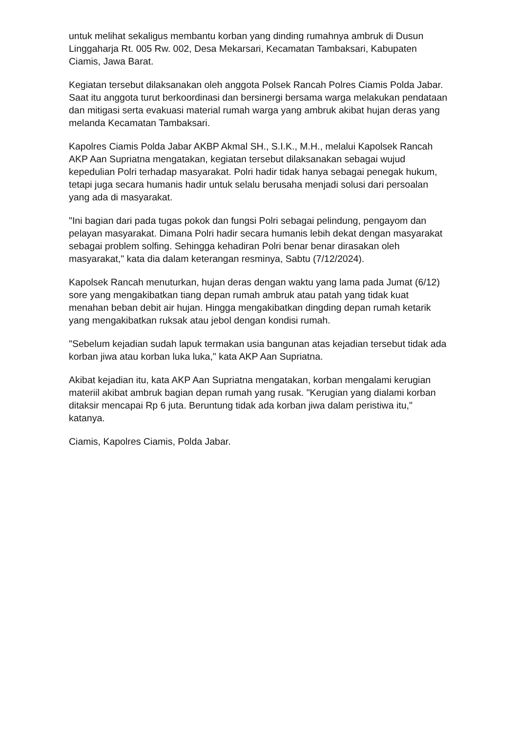untuk melihat sekaligus membantu korban yang dinding rumahnya ambruk di Dusun Linggaharja Rt. 005 Rw. 002, Desa Mekarsari, Kecamatan Tambaksari, Kabupaten Ciamis, Jawa Barat.
Kegiatan tersebut dilaksanakan oleh anggota Polsek Rancah Polres Ciamis Polda Jabar. Saat itu anggota turut berkoordinasi dan bersinergi bersama warga melakukan pendataan dan mitigasi serta evakuasi material rumah warga yang ambruk akibat hujan deras yang melanda Kecamatan Tambaksari.
Kapolres Ciamis Polda Jabar AKBP Akmal SH., S.I.K., M.H., melalui Kapolsek Rancah AKP Aan Supriatna mengatakan, kegiatan tersebut dilaksanakan sebagai wujud kepedulian Polri terhadap masyarakat. Polri hadir tidak hanya sebagai penegak hukum, tetapi juga secara humanis hadir untuk selalu berusaha menjadi solusi dari persoalan yang ada di masyarakat.
"Ini bagian dari pada tugas pokok dan fungsi Polri sebagai pelindung, pengayom dan pelayan masyarakat. Dimana Polri hadir secara humanis lebih dekat dengan masyarakat sebagai problem solfing. Sehingga kehadiran Polri benar benar dirasakan oleh masyarakat," kata dia dalam keterangan resminya, Sabtu (7/12/2024).
Kapolsek Rancah menuturkan, hujan deras dengan waktu yang lama pada Jumat (6/12) sore yang mengakibatkan tiang depan rumah ambruk atau patah yang tidak kuat menahan beban debit air hujan. Hingga mengakibatkan dingding depan rumah ketarik yang mengakibatkan ruksak atau jebol dengan kondisi rumah.
"Sebelum kejadian sudah lapuk termakan usia bangunan atas kejadian tersebut tidak ada korban jiwa atau korban luka luka," kata AKP Aan Supriatna.
Akibat kejadian itu, kata AKP Aan Supriatna mengatakan, korban mengalami kerugian materiil akibat ambruk bagian depan rumah yang rusak. "Kerugian yang dialami korban ditaksir mencapai Rp 6 juta. Beruntung tidak ada korban jiwa dalam peristiwa itu," katanya.
Ciamis, Kapolres Ciamis, Polda Jabar.